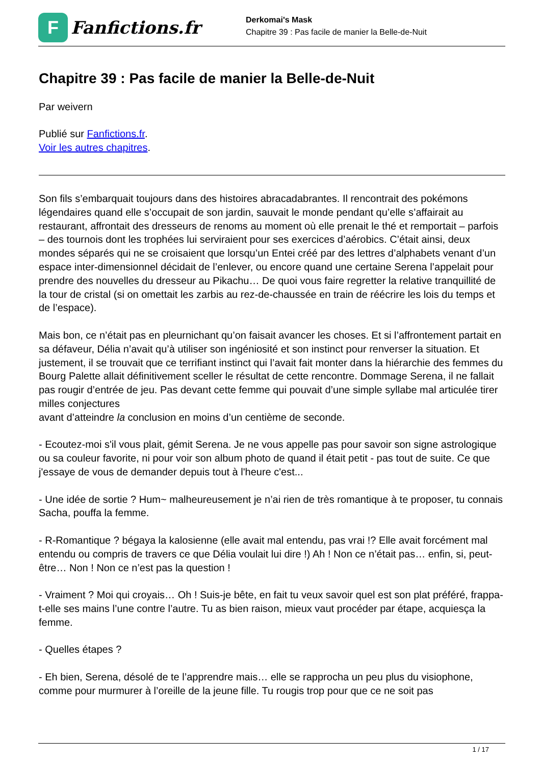F
Fanfictions.fr
Derkomai's Mask
Chapitre 39 : Pas facile de manier la Belle-de-Nuit
Chapitre 39 : Pas facile de manier la Belle-de-Nuit
Par weivern
Publié sur Fanfictions.fr.
Voir les autres chapitres.
Son fils s’embarquait toujours dans des histoires abracadabrantes. Il rencontrait des pokémons légendaires quand elle s’occupait de son jardin, sauvait le monde pendant qu’elle s’affairait au restaurant, affrontait des dresseurs de renoms au moment où elle prenait le thé et remportait – parfois – des tournois dont les trophées lui serviraient pour ses exercices d’aérobics. C’était ainsi, deux mondes séparés qui ne se croisaient que lorsqu’un Entei créé par des lettres d’alphabets venant d’un espace inter-dimensionnel décidait de l’enlever, ou encore quand une certaine Serena l’appelait pour prendre des nouvelles du dresseur au Pikachu… De quoi vous faire regretter la relative tranquillité de la tour de cristal (si on omettait les zarbis au rez-de-chaussée en train de réécrire les lois du temps et de l’espace).
Mais bon, ce n’était pas en pleurnichant qu’on faisait avancer les choses. Et si l’affrontement partait en sa défaveur, Délia n’avait qu’à utiliser son ingéniosité et son instinct pour renverser la situation. Et justement, il se trouvait que ce terrifiant instinct qui l’avait fait monter dans la hiérarchie des femmes du Bourg Palette allait définitivement sceller le résultat de cette rencontre. Dommage Serena, il ne fallait pas rougir d’entrée de jeu. Pas devant cette femme qui pouvait d’une simple syllabe mal articulée tirer milles conjectures
avant d’atteindre la conclusion en moins d’un centième de seconde.
- Ecoutez-moi s'il vous plait, gémit Serena. Je ne vous appelle pas pour savoir son signe astrologique ou sa couleur favorite, ni pour voir son album photo de quand il était petit - pas tout de suite. Ce que j'essaye de vous de demander depuis tout à l'heure c'est...
- Une idée de sortie ? Hum~ malheureusement je n’ai rien de très romantique à te proposer, tu connais Sacha, pouffa la femme.
- R-Romantique ? bégaya la kalosienne (elle avait mal entendu, pas vrai !? Elle avait forcément mal entendu ou compris de travers ce que Délia voulait lui dire !) Ah ! Non ce n’était pas… enfin, si, peut-être… Non ! Non ce n’est pas la question !
- Vraiment ? Moi qui croyais… Oh ! Suis-je bête, en fait tu veux savoir quel est son plat préféré, frappa-t-elle ses mains l’une contre l’autre. Tu as bien raison, mieux vaut procéder par étape, acquiesça la femme.
- Quelles étapes ?
- Eh bien, Serena, désolé de te l’apprendre mais… elle se rapprocha un peu plus du visiophone, comme pour murmurer à l’oreille de la jeune fille. Tu rougis trop pour que ce ne soit pas
1 / 17